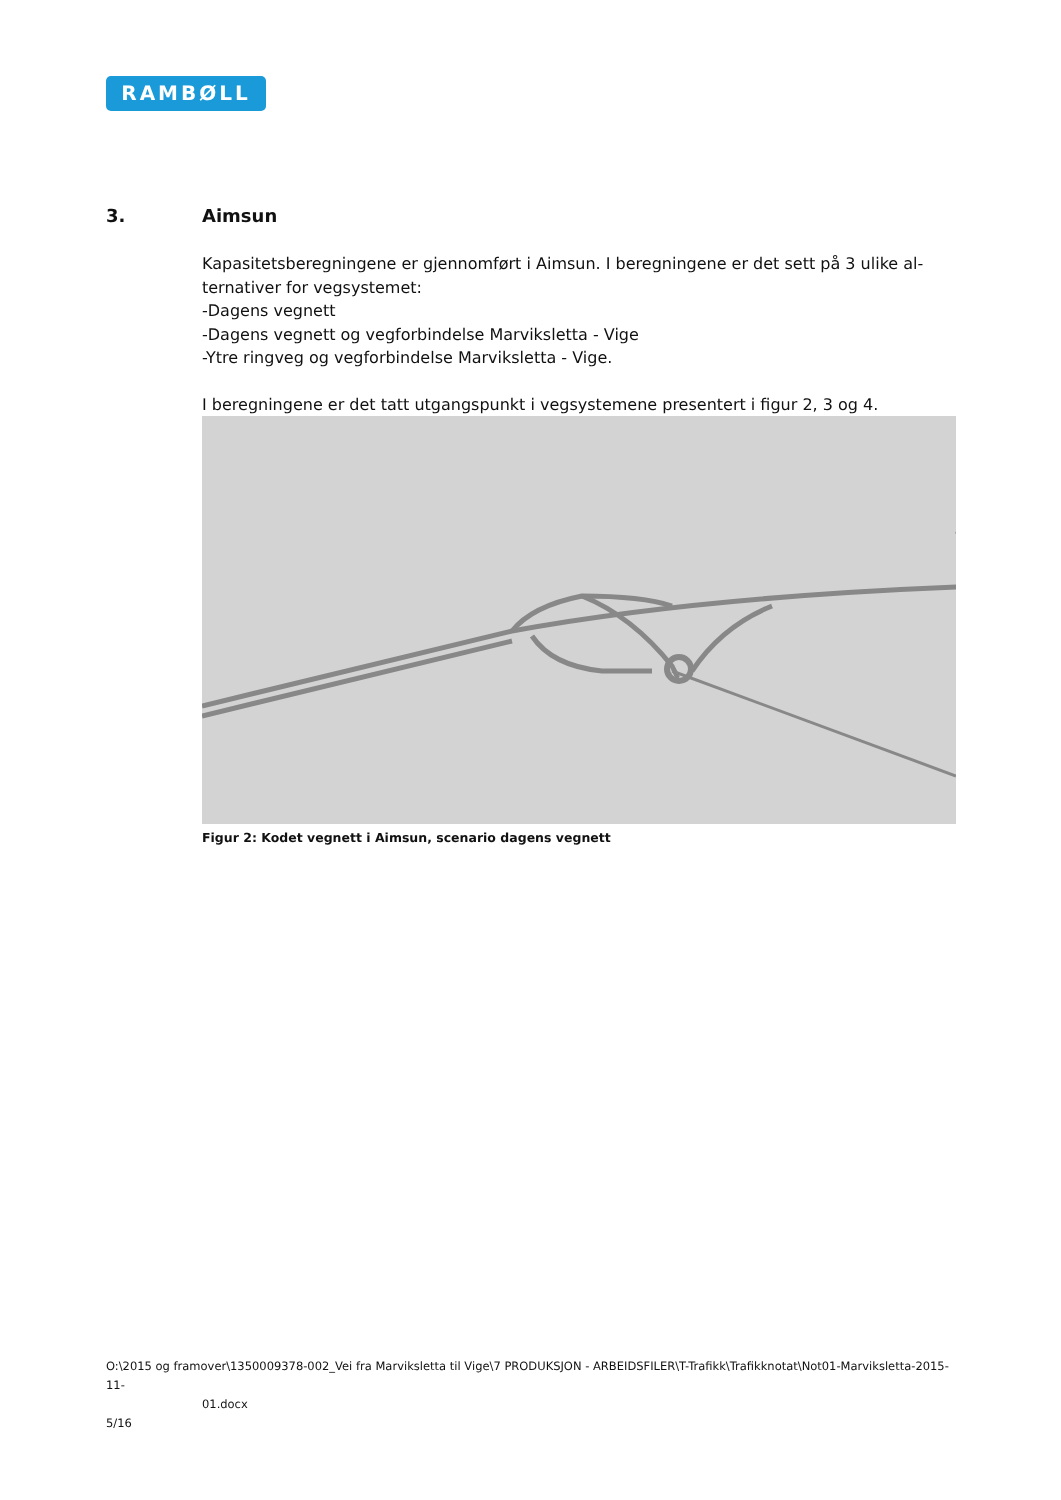RAMBØLL
3. Aimsun
Kapasitetsberegningene er gjennomført i Aimsun. I beregningene er det sett på 3 ulike al-ternativer for vegsystemet:
-Dagens vegnett
-Dagens vegnett og vegforbindelse Marviksletta - Vige
-Ytre ringveg og vegforbindelse Marviksletta - Vige.
I beregningene er det tatt utgangspunkt i vegsystemene presentert i figur 2, 3 og 4.
Figur 2: Kodet vegnett i Aimsun, scenario dagens vegnett
O:\2015 og framover\1350009378-002_Vei fra Marviksletta til Vige\7 PRODUKSJON - ARBEIDSFILER\T-Trafikk\Trafikknotat\Not01-Marviksletta-2015-11-
01.docx
5/16